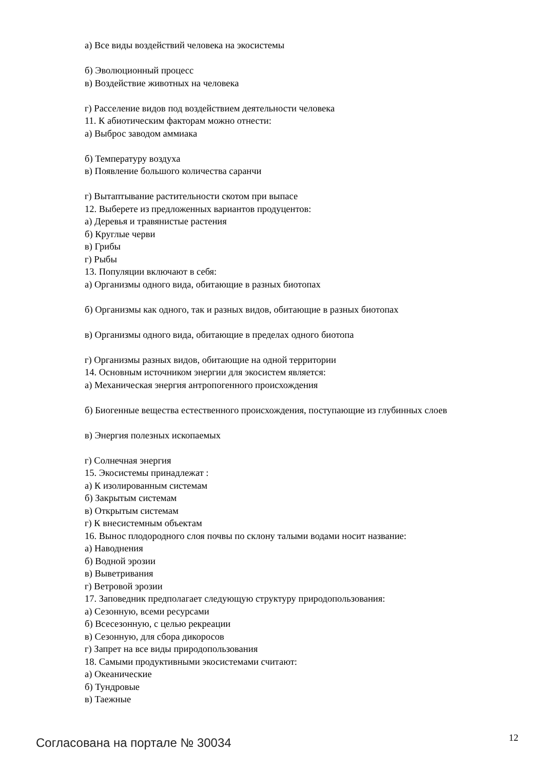а) Все виды воздействий человека на экосистемы
б) Эволюционный процесс
в) Воздействие животных на человека
г) Расселение видов под воздействием деятельности человека
11. К абиотическим факторам можно отнести:
а) Выброс заводом аммиака
б) Температуру воздуха
в) Появление большого количества саранчи
г) Вытаптывание растительности скотом при выпасе
12. Выберете из предложенных вариантов продуцентов:
а) Деревья и травянистые растения
б) Круглые черви
в) Грибы
г) Рыбы
13. Популяции включают в себя:
а) Организмы одного вида, обитающие в разных биотопах
б) Организмы как одного, так и разных видов, обитающие в разных биотопах
в) Организмы одного вида, обитающие в пределах одного биотопа
г) Организмы разных видов, обитающие на одной территории
14. Основным источником энергии для экосистем является:
а) Механическая энергия антропогенного происхождения
б) Биогенные вещества естественного происхождения, поступающие из глубинных слоев
в) Энергия полезных ископаемых
г) Солнечная энергия
15. Экосистемы принадлежат :
а) К изолированным системам
б) Закрытым системам
в) Открытым системам
г) К внесистемным объектам
16. Вынос плодородного слоя почвы по склону талыми водами носит название:
а) Наводнения
б) Водной эрозии
в) Выветривания
г) Ветровой эрозии
17. Заповедник предполагает следующую структуру природопользования:
а) Сезонную, всеми ресурсами
б) Всесезонную, с целью рекреации
в) Сезонную, для сбора дикоросов
г) Запрет на все виды природопользования
18. Самыми продуктивными экосистемами считают:
а) Океанические
б) Тундровые
в) Таежные
Согласована на портале № 30034 12